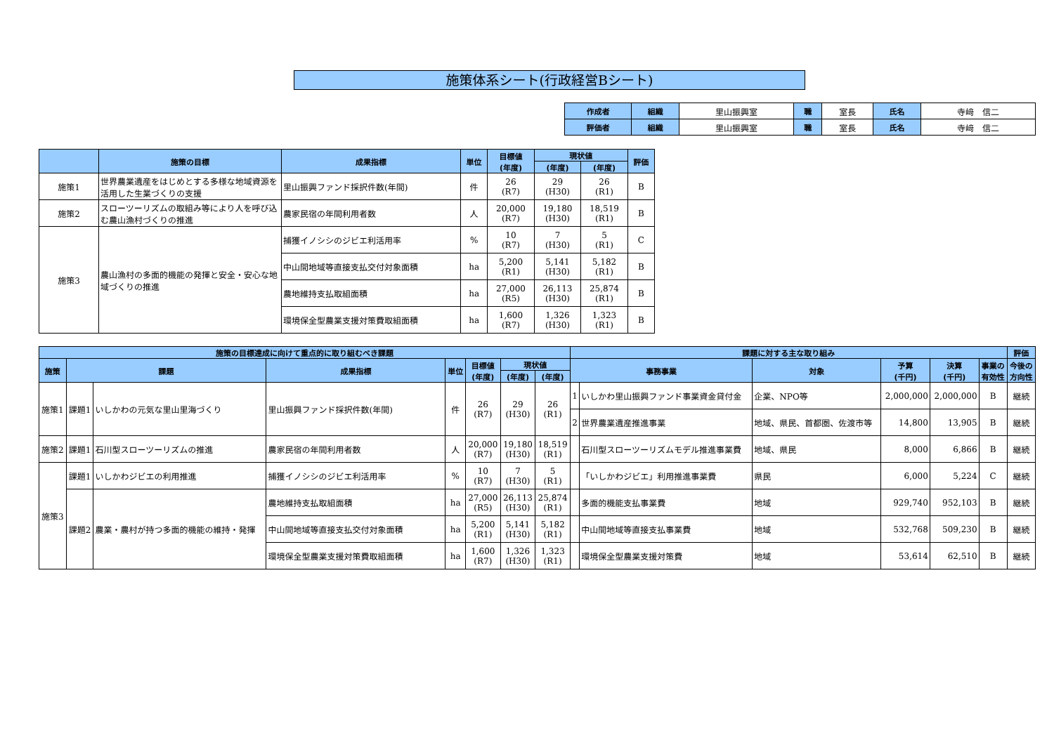施策体系シート(行政経営Bシート)
| 作成者 | 組織 | 里山振興室 | 職 | 室長 | 氏名 | 寺﨑 信二 |
| 評価者 | 組織 | 里山振興室 | 職 | 室長 | 氏名 | 寺﨑 信二 |
| | 施策の目標 | 成果指標 | 単位 | 目標値 (年度) | 現状値 | | 評価 |
| --- | --- | --- | --- | --- | --- | --- | --- |
| | | | | | (年度) | (年度) | |
| 施策1 | 世界農業遺産をはじめとする多様な地域資源を活用した生業づくりの支援 | 里山振興ファンド採択件数(年間) | 件 | 26 (R7) | 29 (H30) | 26 (R1) | B |
| 施策2 | スローツーリズムの取組み等により人を呼び込む農山漁村づくりの推進 | 農家民宿の年間利用者数 | 人 | 20,000 (R7) | 19,180 (H30) | 18,519 (R1) | B |
| 施策3 | 農山漁村の多面的機能の発揮と安全・安心な地域づくりの推進 | 捕獲イノシシのジビエ利活用率 | % | 10 (R7) | 7 (H30) | 5 (R1) | C |
| | | 中山間地域等直接支払交付対象面積 | ha | 5,200 (R1) | 5,141 (H30) | 5,182 (R1) | B |
| | | 農地維持支払取組面積 | ha | 27,000 (R5) | 26,113 (H30) | 25,874 (R1) | B |
| | | 環境保全型農業支援対策費取組面積 | ha | 1,600 (R7) | 1,326 (H30) | 1,323 (R1) | B |
| 施策の目標達成に向けて重点的に取り組むべき課題 | | | | | | | | 課題に対する主な取り組み | | | | | | 評価 |
| --- | --- | --- | --- | --- | --- | --- | --- | --- | --- | --- | --- | --- | --- | --- |
| 施策 | 課題 | | 成果指標 | 単位 | 目標値 (年度) | 現状値 | | 事務事業 | | 対象 | 予算 (千円) | 決算 (千円) | 事業の 有効性 | 今後の 方向性 |
| | | | | | | (年度) | (年度) | | | | | | | |
| 施策1 | 課題1 | いしかわの元気な里山里海づくり | 里山振興ファンド採択件数(年間) | 件 | 26 (R7) | 29 (H30) | 26 (R1) | 1 | いしかわ里山振興ファンド事業資金貸付金 | 企業、NPO等 | 2,000,000 | 2,000,000 | B | 継続 |
| | | | | | | | | 2 | 世界農業遺産推進事業 | 地域、県民、首都圏、佐渡市等 | 14,800 | 13,905 | B | 継続 |
| 施策2 | 課題1 | 石川型スローツーリズムの推進 | 農家民宿の年間利用者数 | 人 | 20,000 (R7) | 19,180 (H30) | 18,519 (R1) | | 石川型スローツーリズムモデル推進事業費 | 地域、県民 | 8,000 | 6,866 | B | 継続 |
| 施策3 | 課題1 | いしかわジビエの利用推進 | 捕獲イノシシのジビエ利活用率 | % | 10 (R7) | 7 (H30) | 5 (R1) | | 「いしかわジビエ」利用推進事業費 | 県民 | 6,000 | 5,224 | C | 継続 |
| | 課題2 | 農業・農村が持つ多面的機能の維持・発揮 | 農地維持支払取組面積 | ha | 27,000 (R5) | 26,113 (H30) | 25,874 (R1) | | 多面的機能支払事業費 | 地域 | 929,740 | 952,103 | B | 継続 |
| | | | 中山間地域等直接支払交付対象面積 | ha | 5,200 (R1) | 5,141 (H30) | 5,182 (R1) | | 中山間地域等直接支払事業費 | 地域 | 532,768 | 509,230 | B | 継続 |
| | | | 環境保全型農業支援対策費取組面積 | ha | 1,600 (R7) | 1,326 (H30) | 1,323 (R1) | | 環境保全型農業支援対策費 | 地域 | 53,614 | 62,510 | B | 継続 |